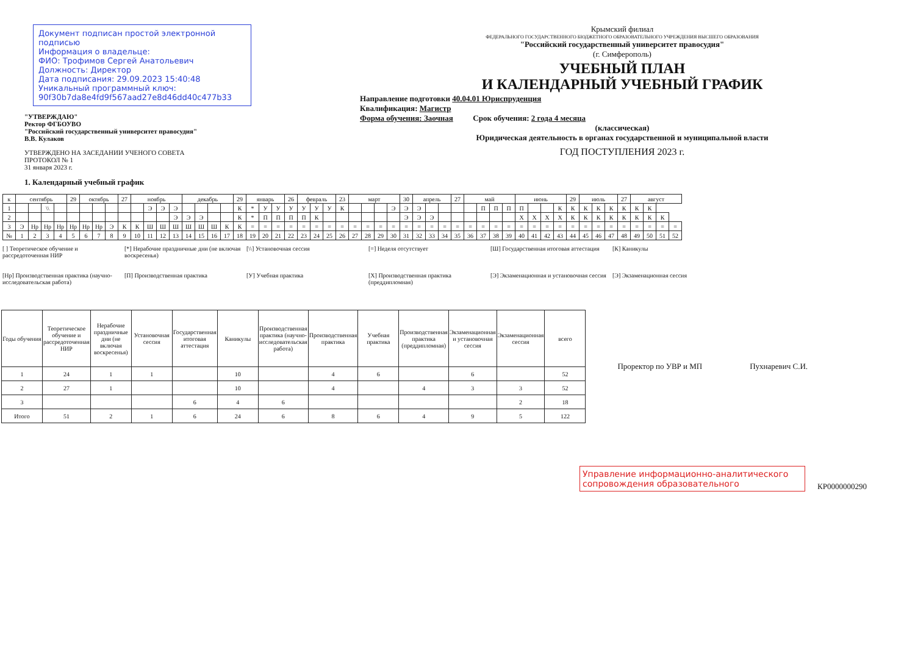Документ подписан простой электронной подписью
Информация о владельце:
ФИО: Трофимов Сергей Анатольевич
Должность: Директор
Дата подписания: 29.09.2023 15:40:48
Уникальный программный ключ:
90f30b7da8e4fd9f567aad27e8d46dd40c477b33
"УТВЕРЖДАЮ"
Ректор ФГБОУВО
"Российский государственный университет правосудия"
В.В. Кулаков
УТВЕРЖДЕНО НА ЗАСЕДАНИИ УЧЕНОГО СОВЕТА
ПРОТОКОЛ № 1
31 января 2023 г.
1. Календарный учебный график
Крымский филиал
ФЕДЕРАЛЬНОГО ГОСУДАРСТВЕННОГО БЮДЖЕТНОГО ОБРАЗОВАТЕЛЬНОГО УЧРЕЖДЕНИЯ ВЫСШЕГО ОБРАЗОВАНИЯ
"Российский государственный университет правосудия"
(г. Симферополь)
УЧЕБНЫЙ ПЛАН
И КАЛЕНДАРНЫЙ УЧЕБНЫЙ ГРАФИК
Направление подготовки 40.04.01 Юриспруденция
Квалификация: Магистр
Форма обучения: Заочная Срок обучения: 2 года 4 месяца
(классическая)
Юридическая деятельность в органах государственной и муниципальной власти
ГОД ПОСТУПЛЕНИЯ 2023 г.
| к | сентябрь | | | | 29 | октябрь | | | 27 | ноябрь | | | | декабрь | | | | 29 | январь | | | 26 | февраль | | | 23 | март | | | | 30 | апрель | | | 27 | май | | | | июнь | | | | 29 | июль | | | 27 | август | | | |
| 1 | | | \\ | | | | | | | | Э | Э | Э | | | | | К | * | У | У | У | У | У | У | К | | | | Э | Э | Э | | | | | П | П | П | П | | | К | К | К | К | К | К | К | К | | |
| 2 | | | | | | | | | | | | | Э | Э | Э | | | К | * | П | П | П | П | К | | | | | | | Э | Э | Э | | | | | | | Х | Х | Х | Х | К | К | К | К | К | К | К | К | |
| 3 | Э | Нр | Нр | Нр | Нр | Нр | Нр | Э | К | К | Ш | Ш | Ш | Ш | Ш | Ш | К | К | = | = | = | = | = | = | = | = | = | = | = | = | = | = | = | = | = | = | = | = | = | = | = | = | = | = | = | = | = | = | = | = | = | = |
| № | 1 | 2 | 3 | 4 | 5 | 6 | 7 | 8 | 9 | 10 | 11 | 12 | 13 | 14 | 15 | 16 | 17 | 18 | 19 | 20 | 21 | 22 | 23 | 24 | 25 | 26 | 27 | 28 | 29 | 30 | 31 | 32 | 33 | 34 | 35 | 36 | 37 | 38 | 39 | 40 | 41 | 42 | 43 | 44 | 45 | 46 | 47 | 48 | 49 | 50 | 51 | 52 |
[ ] Теоретическое обучение и рассредоточенная НИР
[*] Нерабочие праздничные дни (не включая воскресенья)
[\\] Установочная сессия
[=] Неделя отсутствует
[Ш] Государственная итоговая аттестация
[К] Каникулы
[Нр] Производственная практика (научно-исследовательская работа)
[П] Производственная практика
[У] Учебная практика
[Х] Производственная практика (преддипломная)
[Э] Экзаменационная и установочная сессия
[Э] Экзаменационная сессия
| Годы обучения | Теоретическое обучение и рассредоточенная НИР | Нерабочие праздничные дни (не включая воскресенья) | Установочная сессия | Государственная итоговая аттестация | Каникулы | Производственная практика (научно-исследовательская работа) | Производственная практика | Учебная практика | Производственная практика (преддипломная) | Экзаменационная и установочная сессия | Экзаменационная сессия | всего |
| --- | --- | --- | --- | --- | --- | --- | --- | --- | --- | --- | --- | --- |
| 1 | 24 | 1 | 1 | | 10 | | 4 | 6 | | 6 | | 52 |
| 2 | 27 | 1 | | | 10 | | 4 | | 4 | 3 | 3 | 52 |
| 3 | | | | 6 | 4 | 6 | | | | | 2 | 18 |
| Итого | 51 | 2 | 1 | 6 | 24 | 6 | 8 | 6 | 4 | 9 | 5 | 122 |
Проректор по УВР и МП Пухнаревич С.И.
Управление информационно-аналитического сопровождения образовательного
КР0000000290